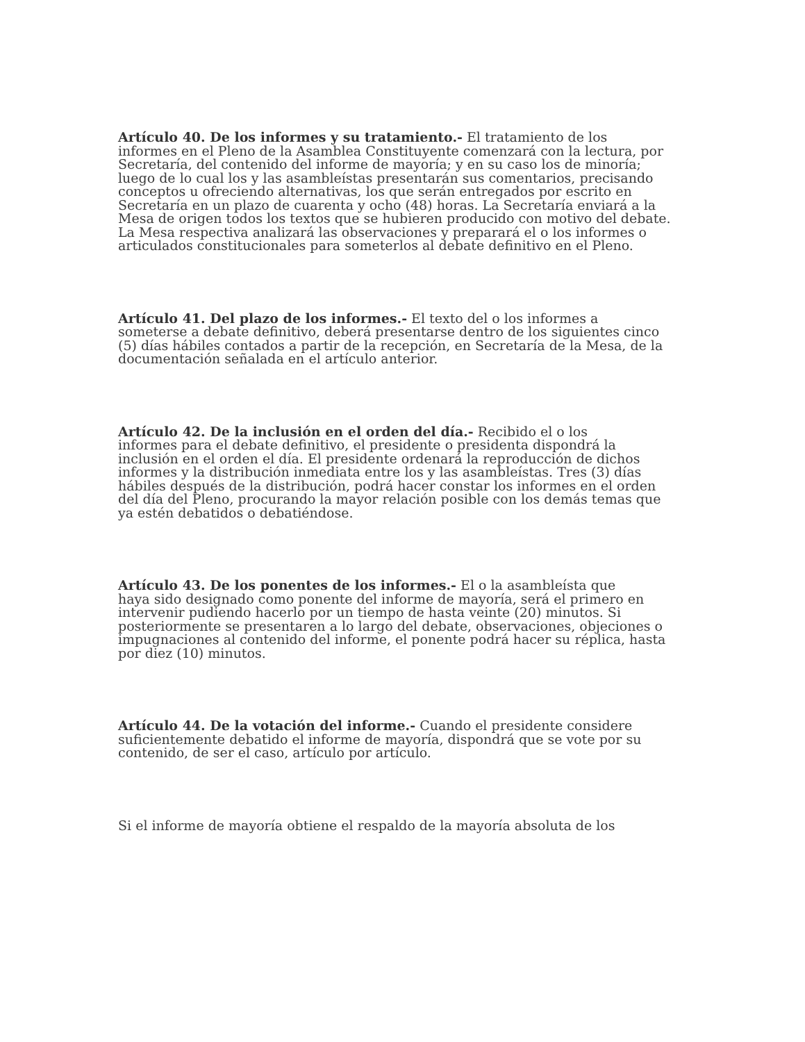Artículo 40. De los informes y su tratamiento.- El tratamiento de los
informes en el Pleno de la Asamblea Constituyente comenzará con la lectura, por
Secretaría, del contenido del informe de mayoría; y en su caso los de minoría;
luego de lo cual los y las asambleístas presentarán sus comentarios, precisando
conceptos u ofreciendo alternativas, los que serán entregados por escrito en
Secretaría en un plazo de cuarenta y ocho (48) horas. La Secretaría enviará a la
Mesa de origen todos los textos que se hubieren producido con motivo del debate.
La Mesa respectiva analizará las observaciones y preparará el o los informes o
articulados constitucionales para someterlos al debate definitivo en el Pleno.
Artículo 41. Del plazo de los informes.- El texto del o los informes a
someterse a debate definitivo, deberá presentarse dentro de los siguientes cinco
(5) días hábiles contados a partir de la recepción, en Secretaría de la Mesa, de la
documentación señalada en el artículo anterior.
Artículo 42. De la inclusión en el orden del día.- Recibido el o los
informes para el debate definitivo, el presidente o presidenta dispondrá la
inclusión en el orden el día. El presidente ordenará la reproducción de dichos
informes y la distribución inmediata entre los y las asambleístas. Tres (3) días
hábiles después de la distribución, podrá hacer constar los informes en el orden
del día del Pleno, procurando la mayor relación posible con los demás temas que
ya estén debatidos o debatiéndose.
Artículo 43. De los ponentes de los informes.- El o la asambleísta que
haya sido designado como ponente del informe de mayoría, será el primero en
intervenir pudiendo hacerlo por un tiempo de hasta veinte (20) minutos. Si
posteriormente se presentaren a lo largo del debate, observaciones, objeciones o
impugnaciones al contenido del informe, el ponente podrá hacer su réplica, hasta
por diez (10) minutos.
Artículo 44. De la votación del informe.- Cuando el presidente considere
suficientemente debatido el informe de mayoría, dispondrá que se vote por su
contenido, de ser el caso, artículo por artículo.
Si el informe de mayoría obtiene el respaldo de la mayoría absoluta de los